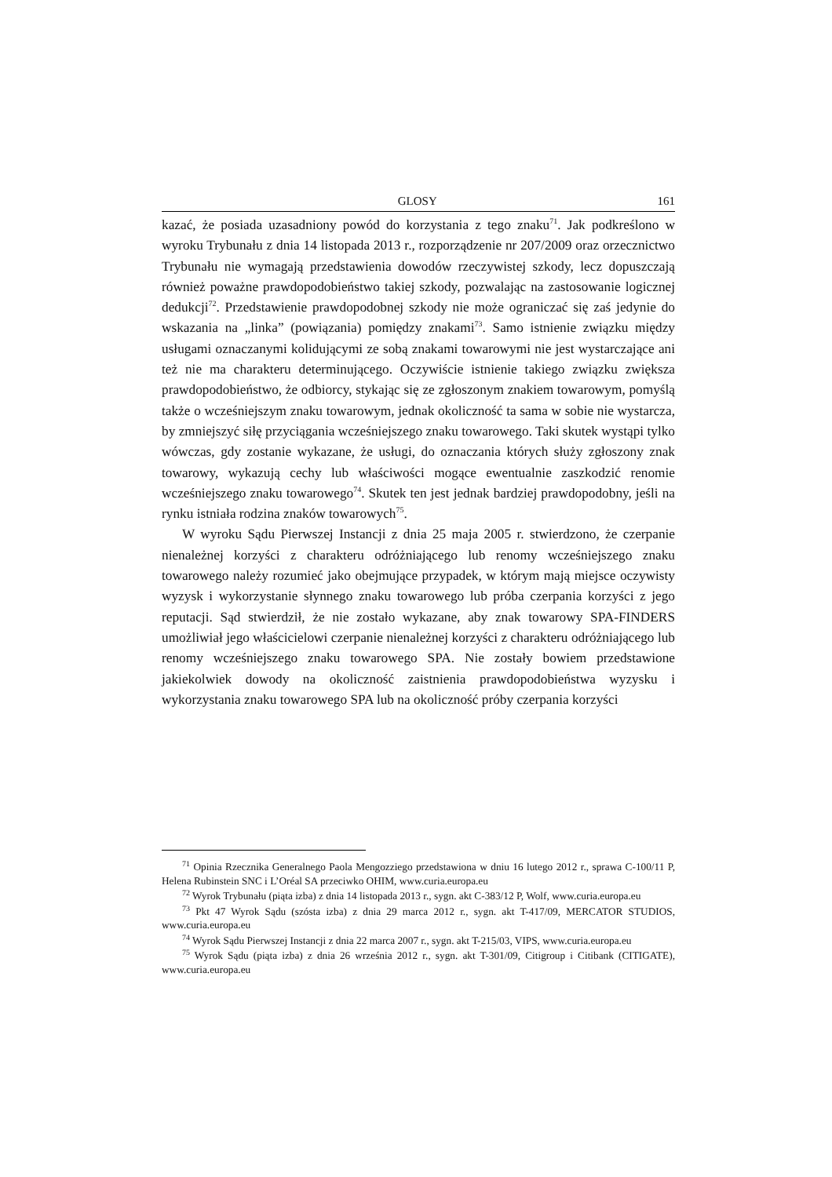GLOSY 161
kazać, że posiada uzasadniony powód do korzystania z tego znaku<sup>71</sup>. Jak podkreślono w wyroku Trybunału z dnia 14 listopada 2013 r., rozporządzenie nr 207/2009 oraz orzecznictwo Trybunału nie wymagają przedstawienia dowodów rzeczywistej szkody, lecz dopuszczają również poważne prawdopodobieństwo takiej szkody, pozwalając na zastosowanie logicznej dedukcji<sup>72</sup>. Przedstawienie prawdopodobnej szkody nie może ograniczać się zaś jedynie do wskazania na „linka” (powiązania) pomiędzy znakami<sup>73</sup>. Samo istnienie związku między usługami oznaczanymi kolidującymi ze sobą znakami towarowymi nie jest wystarczające ani też nie ma charakteru determinującego. Oczywiście istnienie takiego związku zwiększa prawdopodobieństwo, że odbiorcy, stykając się ze zgłoszonym znakiem towarowym, pomyślą także o wcześniejszym znaku towarowym, jednak okoliczność ta sama w sobie nie wystarcza, by zmniejszyć siłę przyciągania wcześniejszego znaku towarowego. Taki skutek wystąpi tylko wówczas, gdy zostanie wykazane, że usługi, do oznaczania których służy zgłoszony znak towarowy, wykazują cechy lub właściwości mogące ewentualnie zaszkodzić renomie wcześniejszego znaku towarowego<sup>74</sup>. Skutek ten jest jednak bardziej prawdopodobny, jeśli na rynku istniała rodzina znaków towarowych<sup>75</sup>.
W wyroku Sądu Pierwszej Instancji z dnia 25 maja 2005 r. stwierdzono, że czerpanie nienależnej korzyści z charakteru odróżniającego lub renomy wcześniejszego znaku towarowego należy rozumieć jako obejmujące przypadek, w którym mają miejsce oczywisty wyzysk i wykorzystanie słynnego znaku towarowego lub próba czerpania korzyści z jego reputacji. Sąd stwierdził, że nie zostało wykazane, aby znak towarowy SPA-FINDERS umożliwiał jego właścicielowi czerpanie nienależnej korzyści z charakteru odróżniającego lub renomy wcześniejszego znaku towarowego SPA. Nie zostały bowiem przedstawione jakiekolwiek dowody na okoliczność zaistnienia prawdopodobieństwa wyzysku i wykorzystania znaku towarowego SPA lub na okoliczność próby czerpania korzyści
<sup>71</sup> Opinia Rzecznika Generalnego Paola Mengozziego przedstawiona w dniu 16 lutego 2012 r., sprawa C-100/11 P, Helena Rubinstein SNC i L’Oréal SA przeciwko OHIM, www.curia.europa.eu
<sup>72</sup> Wyrok Trybunału (piąta izba) z dnia 14 listopada 2013 r., sygn. akt C-383/12 P, Wolf, www.curia.europa.eu
<sup>73</sup> Pkt 47 Wyrok Sądu (szósta izba) z dnia 29 marca 2012 r., sygn. akt T-417/09, MERCATOR STUDIOS, www.curia.europa.eu
<sup>74</sup> Wyrok Sądu Pierwszej Instancji z dnia 22 marca 2007 r., sygn. akt T-215/03, VIPS, www.curia.europa.eu
<sup>75</sup> Wyrok Sądu (piąta izba) z dnia 26 września 2012 r., sygn. akt T-301/09, Citigroup i Citibank (CITIGATE), www.curia.europa.eu